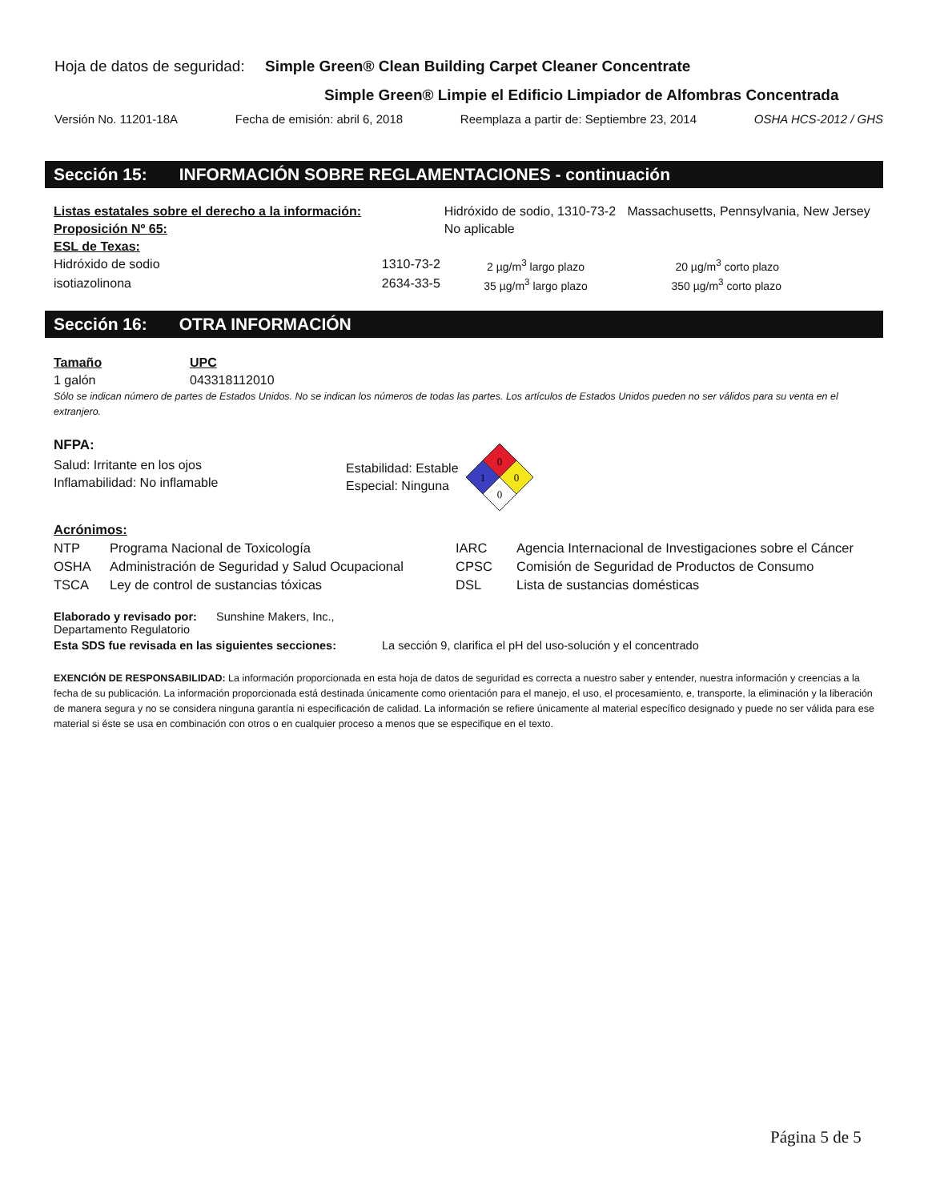Hoja de datos de seguridad: Simple Green® Clean Building Carpet Cleaner Concentrate
Simple Green® Limpie el Edificio Limpiador de Alfombras Concentrada
Versión No. 11201-18A Fecha de emisión: abril 6, 2018 Reemplaza a partir de: Septiembre 23, 2014 OSHA HCS-2012 / GHS
Sección 15: INFORMACIÓN SOBRE REGLAMENTACIONES - continuación
| Listas estatales sobre el derecho a la información: | | Hidróxido de sodio, 1310-73-2 | | Massachusetts, Pennsylvania, New Jersey |
| Proposición Nº 65: | | No aplicable | | |
| ESL de Texas: | | | | |
| Hidróxido de sodio | 1310-73-2 | 2 µg/m<sup>3</sup> largo plazo | 20 µg/m<sup>3</sup> corto plazo | |
| isotiazolinona | 2634-33-5 | 35 µg/m<sup>3</sup> largo plazo | 350 µg/m<sup>3</sup> corto plazo | |
Sección 16: OTRA INFORMACIÓN
| Tamaño | UPC |
| 1 galón | 043318112010 |
Sólo se indican número de partes de Estados Unidos. No se indican los números de todas las partes. Los artículos de Estados Unidos pueden no ser válidos para su venta en el extranjero.
NFPA:
Salud: Irritante en los ojos
Inflamabilidad: No inflamable
Estabilidad: Estable
Especial: Ninguna
0
1
0
0
| Acrónimos: | | | |
| NTP | Programa Nacional de Toxicología | IARC | Agencia Internacional de Investigaciones sobre el Cáncer |
| OSHA | Administración de Seguridad y Salud Ocupacional | CPSC | Comisión de Seguridad de Productos de Consumo |
| TSCA | Ley de control de sustancias tóxicas | DSL | Lista de sustancias domésticas |
| Elaborado y revisado por: Sunshine Makers, Inc., Departamento Regulatorio | |
| Esta SDS fue revisada en las siguientes secciones: | La sección 9, clarifica el pH del uso-solución y el concentrado |
EXENCIÓN DE RESPONSABILIDAD: La información proporcionada en esta hoja de datos de seguridad es correcta a nuestro saber y entender, nuestra información y creencias a la fecha de su publicación. La información proporcionada está destinada únicamente como orientación para el manejo, el uso, el procesamiento, e, transporte, la eliminación y la liberación de manera segura y no se considera ninguna garantía ni especificación de calidad. La información se refiere únicamente al material específico designado y puede no ser válida para ese material si éste se usa en combinación con otros o en cualquier proceso a menos que se especifique en el texto.
Página 5 de 5